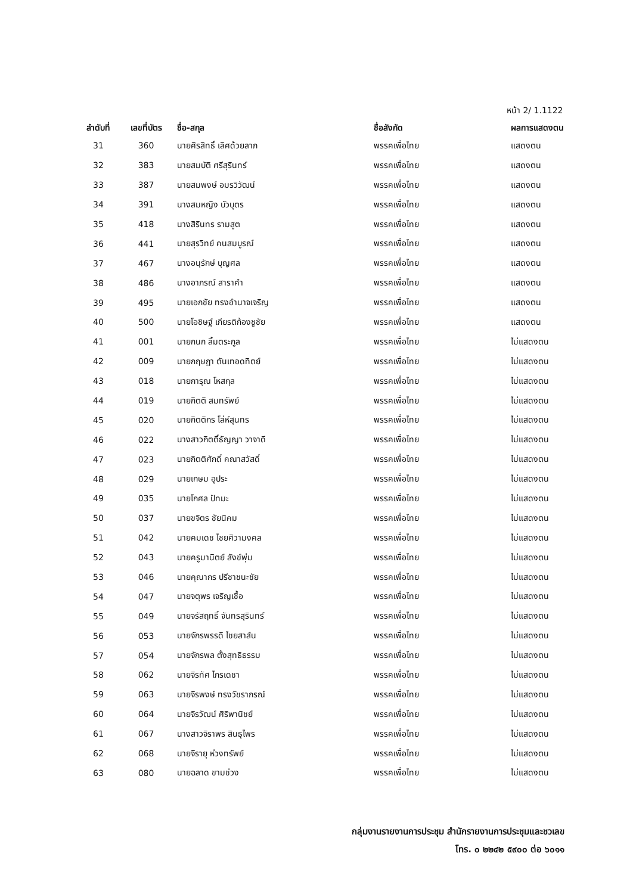หน้า 2/ 1.1122
| ลำดับที่ | เลขที่บัตร | ชื่อ-สกุล | ชื่อสังกัด | ผลการแสดงตน |
| --- | --- | --- | --- | --- |
| 31 | 360 | นายศิรสิทธิ์ เลิศด้วยลาภ | พรรคเพื่อไทย | แสดงตน |
| 32 | 383 | นายสมบัติ ศรีสุรินทร์ | พรรคเพื่อไทย | แสดงตน |
| 33 | 387 | นายสมพงษ์ อมรวิวัฒน์ | พรรคเพื่อไทย | แสดงตน |
| 34 | 391 | นางสมหญิง บัวบุตร | พรรคเพื่อไทย | แสดงตน |
| 35 | 418 | นางสิรินทร รามสูต | พรรคเพื่อไทย | แสดงตน |
| 36 | 441 | นายสุรวิทย์ คนสมบูรณ์ | พรรคเพื่อไทย | แสดงตน |
| 37 | 467 | นางอนุรักษ์ บุญศล | พรรคเพื่อไทย | แสดงตน |
| 38 | 486 | นางอาภรณ์ สาราคำ | พรรคเพื่อไทย | แสดงตน |
| 39 | 495 | นายเอกชัย ทรงอำนาจเจริญ | พรรคเพื่อไทย | แสดงตน |
| 40 | 500 | นายโอชิษฐ์ เกียรติก้องชูชัย | พรรคเพื่อไทย | แสดงตน |
| 41 | 001 | นายกนก ลิ้มตระกูล | พรรคเพื่อไทย | ไม่แสดงตน |
| 42 | 009 | นายกฤษฎา ตันเทอดทิตย์ | พรรคเพื่อไทย | ไม่แสดงตน |
| 43 | 018 | นายการุณ โหสกุล | พรรคเพื่อไทย | ไม่แสดงตน |
| 44 | 019 | นายกิตติ สมทรัพย์ | พรรคเพื่อไทย | ไม่แสดงตน |
| 45 | 020 | นายกิตติกร โล่ห์สุนทร | พรรคเพื่อไทย | ไม่แสดงตน |
| 46 | 022 | นางสาวกิตติ์ธัญญา วาจาดี | พรรคเพื่อไทย | ไม่แสดงตน |
| 47 | 023 | นายกิตติศักดิ์ คณาสวัสดิ์ | พรรคเพื่อไทย | ไม่แสดงตน |
| 48 | 029 | นายเกษม อุประ | พรรคเพื่อไทย | ไม่แสดงตน |
| 49 | 035 | นายโกศล ปัทมะ | พรรคเพื่อไทย | ไม่แสดงตน |
| 50 | 037 | นายขจิตร ชัยนิคม | พรรคเพื่อไทย | ไม่แสดงตน |
| 51 | 042 | นายคมเดช ไชยศิวามงคล | พรรคเพื่อไทย | ไม่แสดงตน |
| 52 | 043 | นายครูมานิตย์ สังข์พุ่ม | พรรคเพื่อไทย | ไม่แสดงตน |
| 53 | 046 | นายคุณากร ปรีชาชนะชัย | พรรคเพื่อไทย | ไม่แสดงตน |
| 54 | 047 | นายจตุพร เจริญเชื้อ | พรรคเพื่อไทย | ไม่แสดงตน |
| 55 | 049 | นายจรัสฤทธิ์ จันทรสุรินทร์ | พรรคเพื่อไทย | ไม่แสดงตน |
| 56 | 053 | นายจักรพรรดิ ไชยสาส์น | พรรคเพื่อไทย | ไม่แสดงตน |
| 57 | 054 | นายจักรพล ตั้งสุทธิธรรม | พรรคเพื่อไทย | ไม่แสดงตน |
| 58 | 062 | นายจิรทัศ ไกรเดชา | พรรคเพื่อไทย | ไม่แสดงตน |
| 59 | 063 | นายจิรพงษ์ ทรงวัชราภรณ์ | พรรคเพื่อไทย | ไม่แสดงตน |
| 60 | 064 | นายจิรวัฒน์ ศิริพานิชย์ | พรรคเพื่อไทย | ไม่แสดงตน |
| 61 | 067 | นางสาวจิราพร สินธุไพร | พรรคเพื่อไทย | ไม่แสดงตน |
| 62 | 068 | นายจิรายุ ห่วงทรัพย์ | พรรคเพื่อไทย | ไม่แสดงตน |
| 63 | 080 | นายฉลาด ขามช่วง | พรรคเพื่อไทย | ไม่แสดงตน |
กลุ่มงานรายงานการประชุม สำนักรายงานการประชุมและชวเลข
โทร. ๐ ๒๒๔๒ ๕๙๐๐ ต่อ ๖๐๑๑